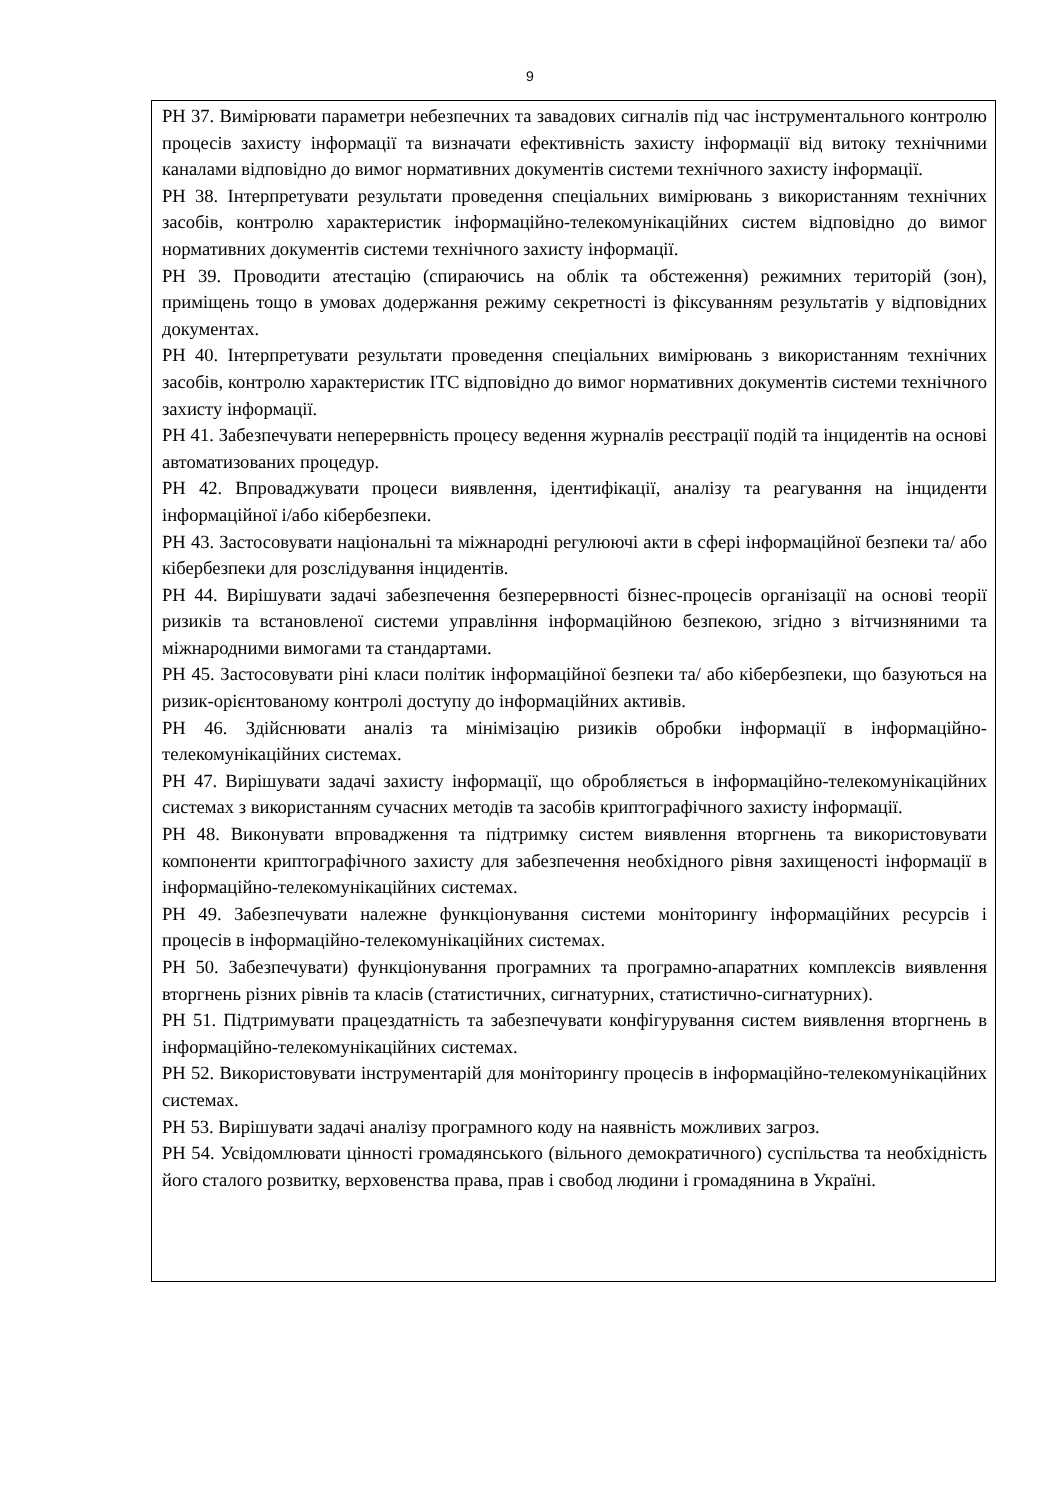9
| РН 37. Вимірювати параметри небезпечних та завадових сигналів під час інструментального контролю процесів захисту інформації та визначати ефективність захисту інформації від витоку технічними каналами відповідно до вимог нормативних документів системи технічного захисту інформації. РН 38. Інтерпретувати результати проведення спеціальних вимірювань з використанням технічних засобів, контролю характеристик інформаційно-телекомунікаційних систем відповідно до вимог нормативних документів системи технічного захисту інформації. РН 39. Проводити атестацію (спираючись на облік та обстеження) режимних територій (зон), приміщень тощо в умовах додержання режиму секретності із фіксуванням результатів у відповідних документах. РН 40. Інтерпретувати результати проведення спеціальних вимірювань з використанням технічних засобів, контролю характеристик ІТС відповідно до вимог нормативних документів системи технічного захисту інформації. РН 41. Забезпечувати неперервність процесу ведення журналів реєстрації подій та інцидентів на основі автоматизованих процедур. РН 42. Впроваджувати процеси виявлення, ідентифікації, аналізу та реагування на інциденти інформаційної і/або кібербезпеки. РН 43. Застосовувати національні та міжнародні регулюючі акти в сфері інформаційної безпеки та/ або кібербезпеки для розслідування інцидентів. РН 44. Вирішувати задачі забезпечення безперервності бізнес-процесів організації на основі теорії ризиків та встановленої системи управління інформаційною безпекою, згідно з вітчизняними та міжнародними вимогами та стандартами. РН 45. Застосовувати ріні класи політик інформаційної безпеки та/ або кібербезпеки, що базуються на ризик-орієнтованому контролі доступу до інформаційних активів. РН 46. Здійснювати аналіз та мінімізацію ризиків обробки інформації в інформаційно-телекомунікаційних системах. РН 47. Вирішувати задачі захисту інформації, що обробляється в інформаційно-телекомунікаційних системах з використанням сучасних методів та засобів криптографічного захисту інформації. РН 48. Виконувати впровадження та підтримку систем виявлення вторгнень та використовувати компоненти криптографічного захисту для забезпечення необхідного рівня захищеності інформації в інформаційно-телекомунікаційних системах. РН 49. Забезпечувати належне функціонування системи моніторингу інформаційних ресурсів і процесів в інформаційно-телекомунікаційних системах. РН 50. Забезпечувати) функціонування програмних та програмно-апаратних комплексів виявлення вторгнень різних рівнів та класів (статистичних, сигнатурних, статистично-сигнатурних). РН 51. Підтримувати працездатність та забезпечувати конфігурування систем виявлення вторгнень в інформаційно-телекомунікаційних системах. РН 52. Використовувати інструментарій для моніторингу процесів в інформаційно-телекомунікаційних системах. РН 53. Вирішувати задачі аналізу програмного коду на наявність можливих загроз. РН 54. Усвідомлювати цінності громадянського (вільного демократичного) суспільства та необхідність його сталого розвитку, верховенства права, прав і свобод людини і громадянина в Україні. |